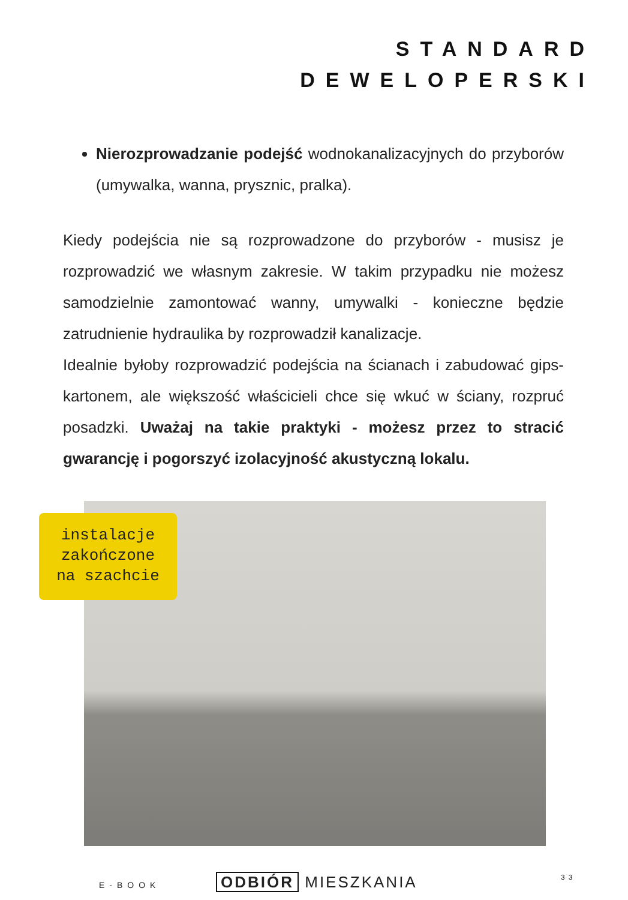STANDARD
DEWELOPERSKI
Nierozprowadzanie podejść wodnokanalizacyjnych do przyborów (umywalka, wanna, prysznic, pralka).
Kiedy podejścia nie są rozprowadzone do przyborów - musisz je rozprowadzić we własnym zakresie. W takim przypadku nie możesz samodzielnie zamontować wanny, umywalki - konieczne będzie zatrudnienie hydraulika by rozprowadził kanalizacje.
Idealnie byłoby rozprowadzić podejścia na ścianach i zabudować gips-kartonem, ale większość właścicieli chce się wkuć w ściany, rozpruć posadzki. Uważaj na takie praktyki - możesz przez to stracić gwarancję i pogorszyć izolacyjność akustyczną lokalu.
instalacje
zakończone
na szachcie
E-BOOK ODBIÓR MIESZKANIA 33